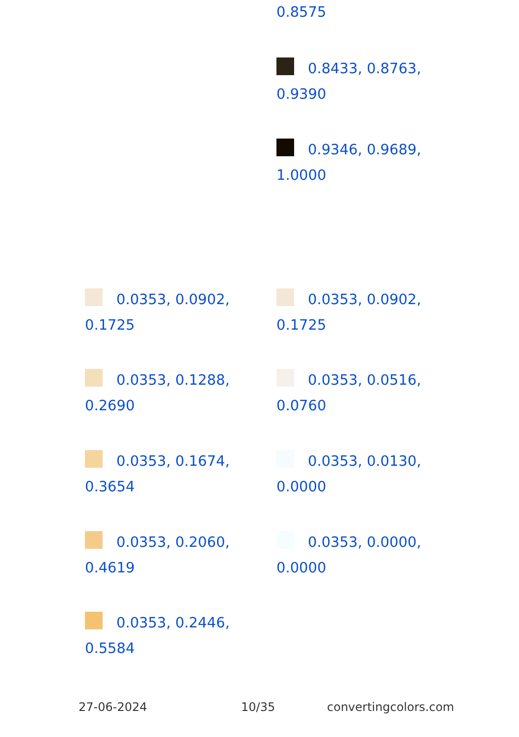0.8575
0.8433, 0.8763, 0.9390
0.9346, 0.9689, 1.0000
0.0353, 0.0902, 0.1725
0.0353, 0.0902, 0.1725
0.0353, 0.1288, 0.2690
0.0353, 0.0516, 0.0760
0.0353, 0.1674, 0.3654
0.0353, 0.0130, 0.0000
0.0353, 0.2060, 0.4619
0.0353, 0.0000, 0.0000
0.0353, 0.2446, 0.5584
27-06-2024 10/35 convertingcolors.com